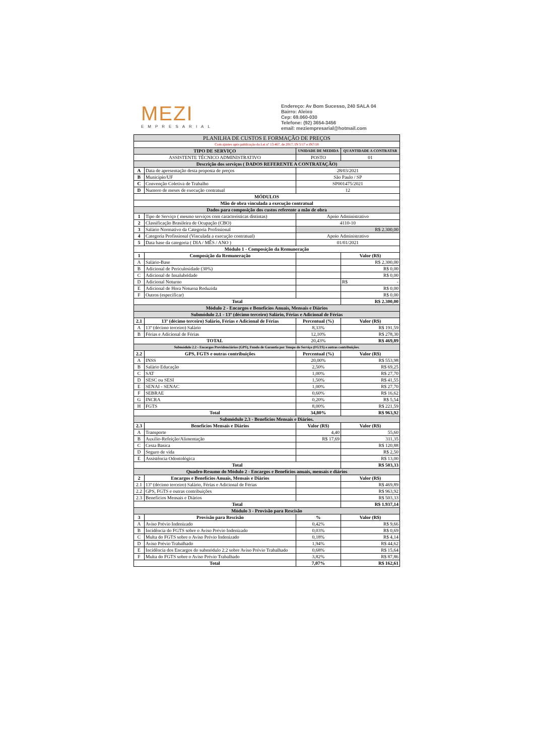MEZI
EMPRESARIAL
Endereço: Av Bom Sucesso, 240 SALA 04
Bairro: Aleixo
Cep: 69.060-030
Telefone: (92) 3654-3456
email: meziempresarial@hotmail.com
| PLANILHA DE CUSTOS E FORMAÇÃO DE PREÇOS | | | |
| Com ajustes após publicação da Lei nº 13.467, de 2017; IN 5/17 e IN7/18 | | | |
| TIPO DE SERVIÇO | | UNIDADE DE MEDIDA | QUANTIDADE A CONTRATAR |
| ASSISTENTE TÉCNICO ADMINISTRATIVO | | POSTO | 01 |
| Descrição dos serviços ( DADOS REFERENTE A CONTRATAÇÃO) | | | |
| A | Data de apresentação desta proposta de preços | 28/03/2021 | |
| B | Município/UF | São Paulo / SP | |
| C | Convenção Coletiva de Trabalho | SP001475/2021 | |
| D | Numero de meses de execução contratual | 12 | |
| MÓDULOS | | | |
| Mão de obra vinculada a execução contratual | | | |
| Dados para composição dos custos referente a mão de obra | | | |
| 1 | Tipo de Serviço ( mesmo serviços com características distintas) | Apoio Administrativo | |
| 2 | Classificação Brasileira de Ocupação (CBO) | 4110-10 | |
| 3 | Salário Normativo da Categoria Profissional | R$ 2.300,00 | |
| 4 | Categoria Profissional (Vinculada a execução contratual) | Apoio Administrativo | |
| 5 | Data base da categoria ( DIA / MÊS / ANO ) | 01/01/2021 | |
| Módulo 1 - Composição da Remuneração | | | |
| 1 | Composição da Remuneração | | Valor (R$) |
| A | Salário-Base | | R$ 2.300,00 |
| B | Adicional de Periculosidade (30%) | | R$ 0,00 |
| C | Adicional de Insalubridade | | R$ 0,00 |
| D | Adicional Noturno | | R$ - |
| E | Adicional de Hora Noturna Reduzida | | R$ 0,00 |
| F | Outros (especificar) | | R$ 0,00 |
| Total | | | R$ 2.300,00 |
| Módulo 2 - Encargos e Benefícios Anuais, Mensais e Diários | | | |
| Submódulo 2.1 - 13º (décimo terceiro) Salário, Férias e Adicional de Férias | | | |
| 2.1 | 13º (décimo terceiro) Salário, Férias e Adicional de Férias | Percentual (%) | Valor (R$) |
| A | 13º (décimo terceiro) Salário | 8,33% | R$ 191,59 |
| B | Férias e Adicional de Férias | 12,10% | R$ 278,30 |
| TOTAL | | 20,43% | R$ 469,89 |
| Submódulo 2.2 - Encargos Previdenciários (GPS), Fundo de Garantia por Tempo de Serviço (FGTS) e outras contribuições. | | | |
| 2.2 | GPS, FGTS e outras contribuições | Percentual (%) | Valor (R$) |
| A | INSS | 20,00% | R$ 553,98 |
| B | Salário Educação | 2,50% | R$ 69,25 |
| C | SAT | 1,00% | R$ 27,70 |
| D | SESC ou SESI | 1,50% | R$ 41,55 |
| E | SENAI - SENAC | 1,00% | R$ 27,70 |
| F | SEBRAE | 0,60% | R$ 16,62 |
| G | INCRA | 0,20% | R$ 5,54 |
| H | FGTS | 8,00% | R$ 221,59 |
| Total | | 34,80% | R$ 963,92 |
| Submódulo 2.3 - Benefícios Mensais e Diários. | | | |
| 2.3 | Benefícios Mensais e Diários | Valor (R$) | Valor (R$) |
| A | Transporte | 4,40 | 55,60 |
| B | Auxílio-Refeição/Alimentação | R$ 17,69 | 311,35 |
| C | Cesta Basica | | R$ 120,88 |
| D | Seguro de vida | | R$ 2,50 |
| E | Assistência Odontológica | | R$ 13,00 |
| Total | | | R$ 503,33 |
| Quadro-Resumo do Módulo 2 - Encargos e Benefícios anuais, mensais e diários | | | |
| 2 | Encargos e Benefícios Anuais, Mensais e Diários | | Valor (R$) |
| 2.1 | 13º (décimo terceiro) Salário, Férias e Adicional de Férias | | R$ 469,89 |
| 2.2 | GPS, FGTS e outras contribuições | | R$ 963,92 |
| 2.3 | Benefícios Mensais e Diários | | R$ 503,33 |
| Total | | | R$ 1.937,14 |
| Módulo 3 - Provisão para Rescisão | | | |
| 3 | Provisão para Rescisão | % | Valor (R$) |
| A | Aviso Prévio Indenizado | 0,42% | R$ 9,66 |
| B | Incidência do FGTS sobre o Aviso Prévio Indenizado | 0,03% | R$ 0,69 |
| C | Multa do FGTS sobre o Aviso Prévio Indenizado | 0,18% | R$ 4,14 |
| D | Aviso Prévio Trabalhado | 1,94% | R$ 44,62 |
| E | Incidência dos Encargos do submódulo 2.2 sobre Aviso Prévio Trabalhado | 0,68% | R$ 15,64 |
| F | Multa do FGTS sobre o Aviso Prévio Trabalhado | 3,82% | R$ 87,86 |
| Total | | 7,07% | R$ 162,61 |